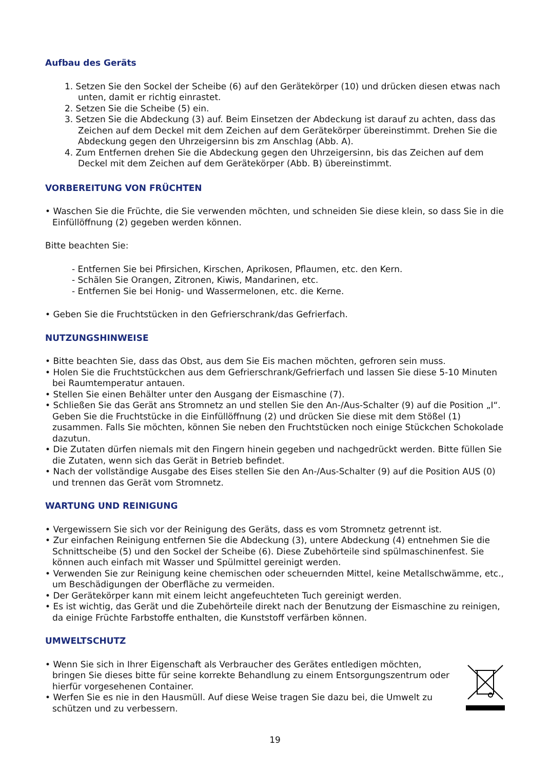Aufbau des Geräts
1. Setzen Sie den Sockel der Scheibe (6) auf den Gerätekörper (10) und drücken diesen etwas nach unten, damit er richtig einrastet.
2. Setzen Sie die Scheibe (5) ein.
3. Setzen Sie die Abdeckung (3) auf. Beim Einsetzen der Abdeckung ist darauf zu achten, dass das Zeichen auf dem Deckel mit dem Zeichen auf dem Gerätekörper übereinstimmt. Drehen Sie die Abdeckung gegen den Uhrzeigersinn bis zm Anschlag (Abb. A).
4. Zum Entfernen drehen Sie die Abdeckung gegen den Uhrzeigersinn, bis das Zeichen auf dem Deckel mit dem Zeichen auf dem Gerätekörper (Abb. B) übereinstimmt.
VORBEREITUNG VON FRÜCHTEN
• Waschen Sie die Früchte, die Sie verwenden möchten, und schneiden Sie diese klein, so dass Sie in die Einfüllöffnung (2) gegeben werden können.
Bitte beachten Sie:
- Entfernen Sie bei Pfirsichen, Kirschen, Aprikosen, Pflaumen, etc. den Kern.
- Schälen Sie Orangen, Zitronen, Kiwis, Mandarinen, etc.
- Entfernen Sie bei Honig- und Wassermelonen, etc. die Kerne.
• Geben Sie die Fruchtstücken in den Gefrierschrank/das Gefrierfach.
NUTZUNGSHINWEISE
• Bitte beachten Sie, dass das Obst, aus dem Sie Eis machen möchten, gefroren sein muss.
• Holen Sie die Fruchtstückchen aus dem Gefrierschrank/Gefrierfach und lassen Sie diese 5-10 Minuten bei Raumtemperatur antauen.
• Stellen Sie einen Behälter unter den Ausgang der Eismaschine (7).
• Schließen Sie das Gerät ans Stromnetz an und stellen Sie den An-/Aus-Schalter (9) auf die Position „I“. Geben Sie die Fruchtstücke in die Einfüllöffnung (2) und drücken Sie diese mit dem Stößel (1) zusammen. Falls Sie möchten, können Sie neben den Fruchtstücken noch einige Stückchen Schokolade dazutun.
• Die Zutaten dürfen niemals mit den Fingern hinein gegeben und nachgedrückt werden. Bitte füllen Sie die Zutaten, wenn sich das Gerät in Betrieb befindet.
• Nach der vollständige Ausgabe des Eises stellen Sie den An-/Aus-Schalter (9) auf die Position AUS (0) und trennen das Gerät vom Stromnetz.
WARTUNG UND REINIGUNG
• Vergewissern Sie sich vor der Reinigung des Geräts, dass es vom Stromnetz getrennt ist.
• Zur einfachen Reinigung entfernen Sie die Abdeckung (3), untere Abdeckung (4) entnehmen Sie die Schnittscheibe (5) und den Sockel der Scheibe (6). Diese Zubehörteile sind spülmaschinenfest. Sie können auch einfach mit Wasser und Spülmittel gereinigt werden.
• Verwenden Sie zur Reinigung keine chemischen oder scheuernden Mittel, keine Metallschwämme, etc., um Beschädigungen der Oberfläche zu vermeiden.
• Der Gerätekörper kann mit einem leicht angefeuchteten Tuch gereinigt werden.
• Es ist wichtig, das Gerät und die Zubehörteile direkt nach der Benutzung der Eismaschine zu reinigen, da einige Früchte Farbstoffe enthalten, die Kunststoff verfärben können.
UMWELTSCHUTZ
• Wenn Sie sich in Ihrer Eigenschaft als Verbraucher des Gerätes entledigen möchten, bringen Sie dieses bitte für seine korrekte Behandlung zu einem Entsorgungszentrum oder hierfür vorgesehenen Container.
• Werfen Sie es nie in den Hausmüll. Auf diese Weise tragen Sie dazu bei, die Umwelt zu schützen und zu verbessern.
19